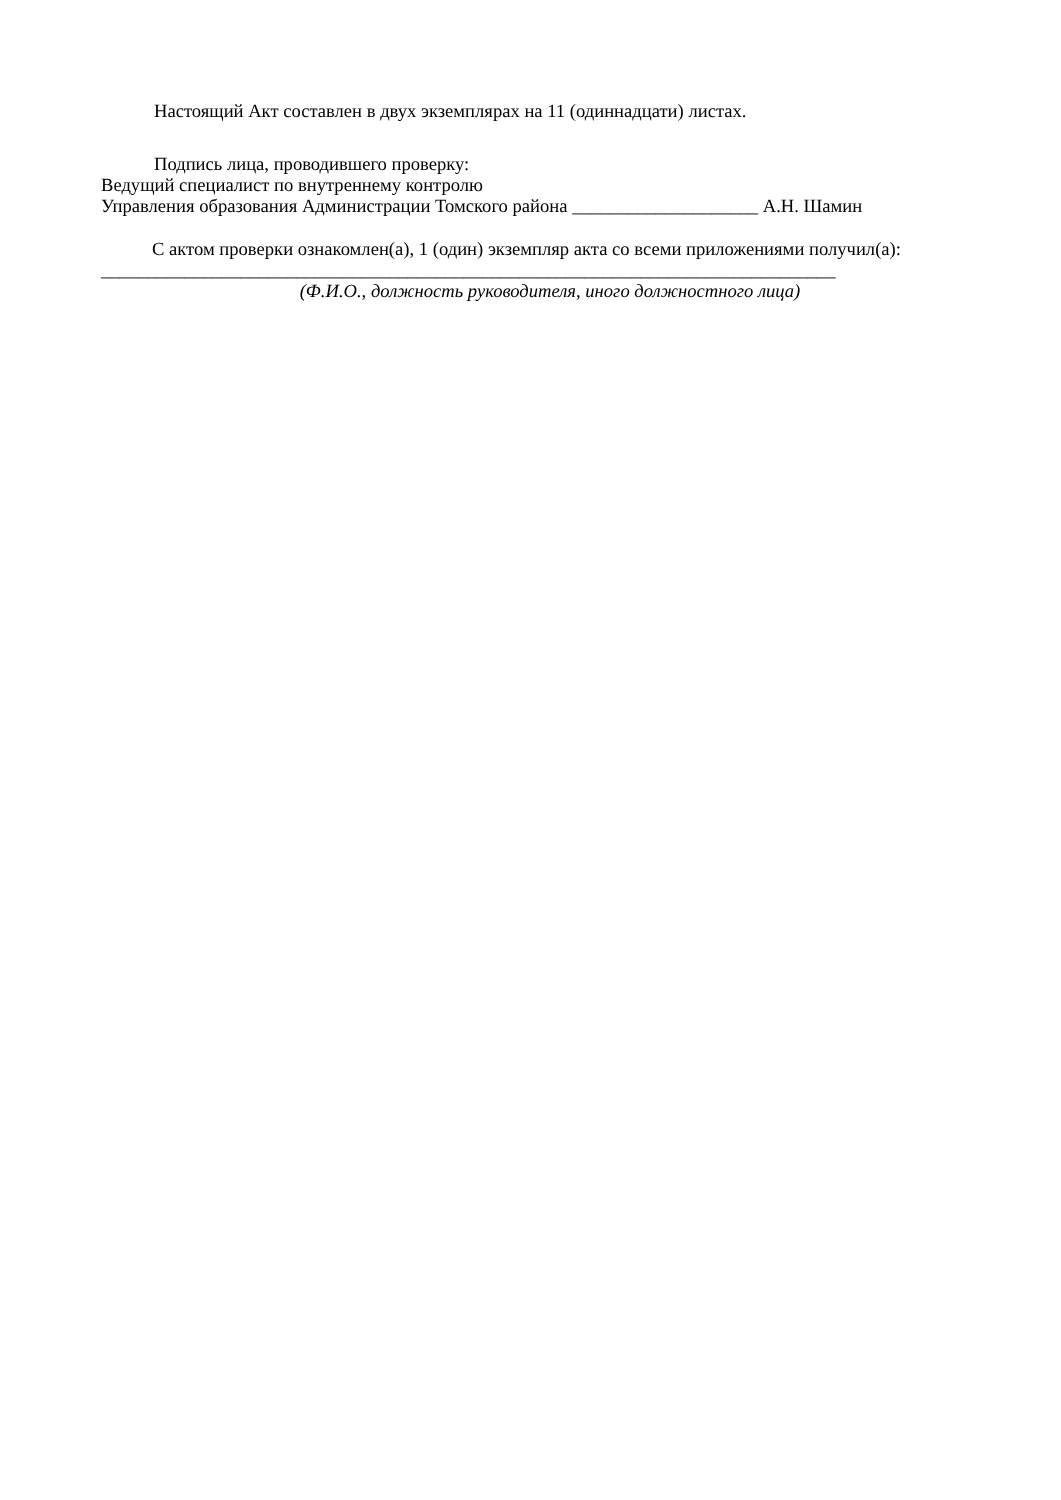Настоящий Акт составлен в двух экземплярах на 11 (одиннадцати) листах.
Подпись лица, проводившего проверку:
Ведущий специалист по внутреннему контролю
Управления образования Администрации Томского района ____________________ А.Н. Шамин
С актом проверки ознакомлен(а), 1 (один) экземпляр акта со всеми приложениями получил(а):
_______________________________________________________________________________
(Ф.И.О., должность руководителя, иного должностного лица)